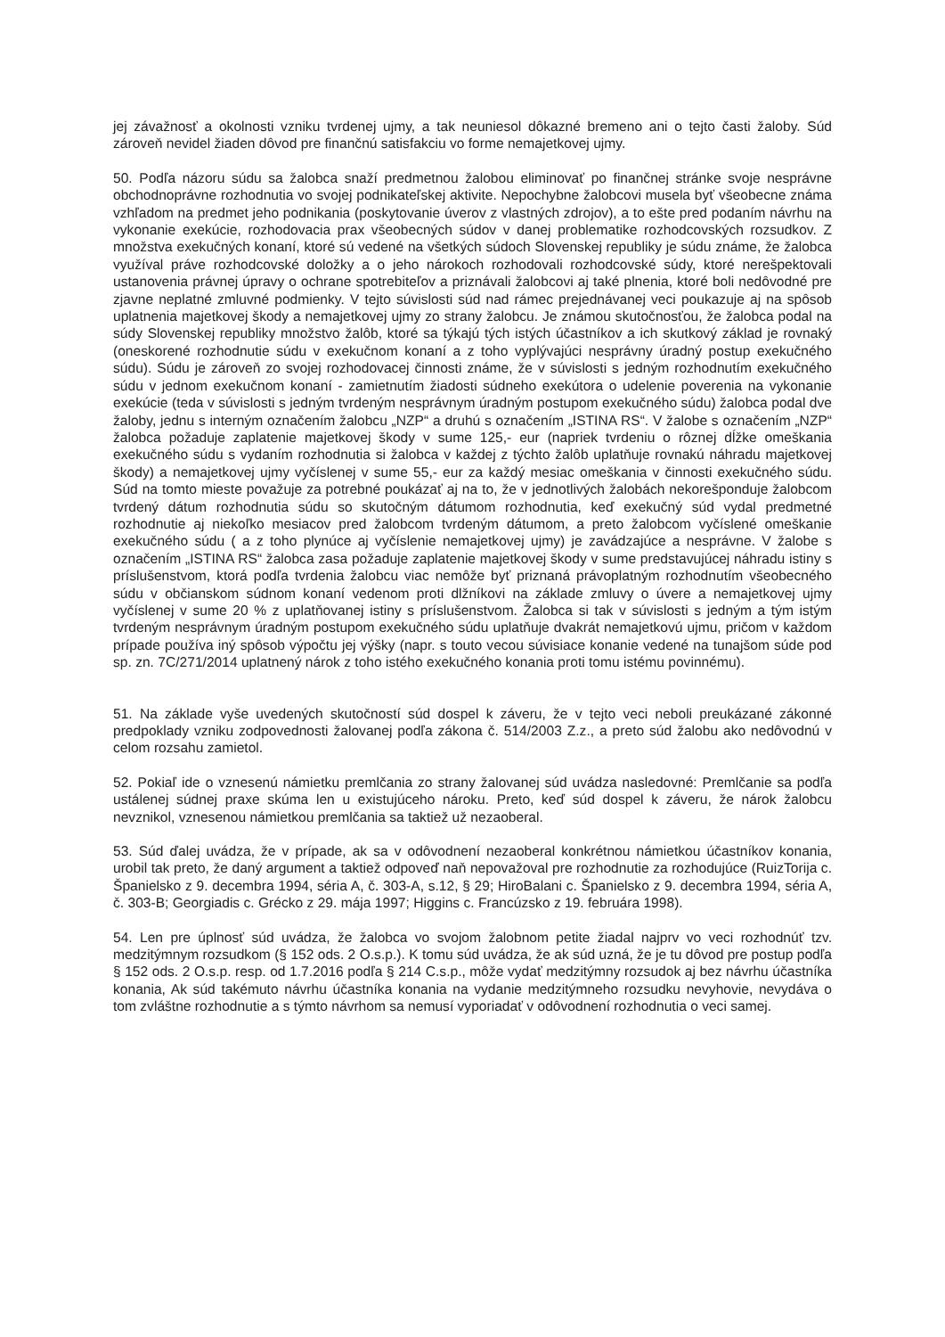jej závažnosť a okolnosti vzniku tvrdenej ujmy, a tak neuniesol dôkazné bremeno ani o tejto časti žaloby. Súd zároveň nevidel žiaden dôvod pre finančnú satisfakciu vo forme nemajetkovej ujmy.
50. Podľa názoru súdu sa žalobca snaží predmetnou žalobou eliminovať po finančnej stránke svoje nesprávne obchodnoprávne rozhodnutia vo svojej podnikateľskej aktivite. Nepochybne žalobcovi musela byť všeobecne známa vzhľadom na predmet jeho podnikania (poskytovanie úverov z vlastných zdrojov), a to ešte pred podaním návrhu na vykonanie exekúcie, rozhodovacia prax všeobecných súdov v danej problematike rozhodcovských rozsudkov. Z množstva exekučných konaní, ktoré sú vedené na všetkých súdoch Slovenskej republiky je súdu známe, že žalobca využíval práve rozhodcovské doložky a o jeho nárokoch rozhodovali rozhodcovské súdy, ktoré nerešpektovali ustanovenia právnej úpravy o ochrane spotrebiteľov a priznávali žalobcovi aj také plnenia, ktoré boli nedôvodné pre zjavne neplatné zmluvné podmienky. V tejto súvislosti súd nad rámec prejednávanej veci poukazuje aj na spôsob uplatnenia majetkovej škody a nemajetkovej ujmy zo strany žalobcu. Je známou skutočnosťou, že žalobca podal na súdy Slovenskej republiky množstvo žalôb, ktoré sa týkajú tých istých účastníkov a ich skutkový základ je rovnaký (oneskorené rozhodnutie súdu v exekučnom konaní a z toho vyplývajúci nesprávny úradný postup exekučného súdu). Súdu je zároveň zo svojej rozhodovacej činnosti známe, že v súvislosti s jedným rozhodnutím exekučného súdu v jednom exekučnom konaní - zamietnutím žiadosti súdneho exekútora o udelenie poverenia na vykonanie exekúcie (teda v súvislosti s jedným tvrdeným nesprávnym úradným postupom exekučného súdu) žalobca podal dve žaloby, jednu s interným označením žalobcu „NZP“ a druhú s označením „ISTINA RS“. V žalobe s označením „NZP“ žalobca požaduje zaplatenie majetkovej škody v sume 125,- eur (napriek tvrdeniu o rôznej dĺžke omeškania exekučného súdu s vydaním rozhodnutia si žalobca v každej z týchto žalôb uplatňuje rovnakú náhradu majetkovej škody) a nemajetkovej ujmy vyčíslenej v sume 55,- eur za každý mesiac omeškania v činnosti exekučného súdu. Súd na tomto mieste považuje za potrebné poukázať aj na to, že v jednotlivých žalobách nekorešponduje žalobcom tvrdený dátum rozhodnutia súdu so skutočným dátumom rozhodnutia, keď exekučný súd vydal predmetné rozhodnutie aj niekoľko mesiacov pred žalobcom tvrdeným dátumom, a preto žalobcom vyčíslené omeškanie exekučného súdu ( a z toho plynúce aj vyčíslenie nemajetkovej ujmy) je zavádzajúce a nesprávne. V žalobe s označením „ISTINA RS“ žalobca zasa požaduje zaplatenie majetkovej škody v sume predstavujúcej náhradu istiny s príslušenstvom, ktorá podľa tvrdenia žalobcu viac nemôže byť priznaná právoplatným rozhodnutím všeobecného súdu v občianskom súdnom konaní vedenom proti dlžníkovi na základe zmluvy o úvere a nemajetkovej ujmy vyčíslenej v sume 20 % z uplatňovanej istiny s príslušenstvom. Žalobca si tak v súvislosti s jedným a tým istým tvrdeným nesprávnym úradným postupom exekučného súdu uplatňuje dvakrát nemajetkovú ujmu, pričom v každom prípade používa iný spôsob výpočtu jej výšky (napr. s touto vecou súvisiace konanie vedené na tunajšom súde pod sp. zn. 7C/271/2014 uplatnený nárok z toho istého exekučného konania proti tomu istému povinnému).
51. Na základe vyše uvedených skutočností súd dospel k záveru, že v tejto veci neboli preukázané zákonné predpoklady vzniku zodpovednosti žalovanej podľa zákona č. 514/2003 Z.z., a preto súd žalobu ako nedôvodnú v celom rozsahu zamietol.
52. Pokiaľ ide o vznesenú námietku premlčania zo strany žalovanej súd uvádza nasledovné: Premlčanie sa podľa ustálenej súdnej praxe skúma len u existujúceho nároku. Preto, keď súd dospel k záveru, že nárok žalobcu nevznikol, vznesenou námietkou premlčania sa taktiež už nezaoberal.
53. Súd ďalej uvádza, že v prípade, ak sa v odôvodnení nezaoberal konkrétnou námietkou účastníkov konania, urobil tak preto, že daný argument a taktiež odpoveď naň nepovažoval pre rozhodnutie za rozhodujúce (RuizTorija c. Španielsko z 9. decembra 1994, séria A, č. 303-A, s.12, § 29; HiroBalani c. Španielsko z 9. decembra 1994, séria A, č. 303-B; Georgiadis c. Grécko z 29. mája 1997; Higgins c. Francúzsko z 19. februára 1998).
54. Len pre úplnosť súd uvádza, že žalobca vo svojom žalobnom petite žiadal najprv vo veci rozhodnúť tzv. medzitýmnym rozsudkom (§ 152 ods. 2 O.s.p.). K tomu súd uvádza, že ak súd uzná, že je tu dôvod pre postup podľa § 152 ods. 2 O.s.p. resp. od 1.7.2016 podľa § 214 C.s.p., môže vydať medzitýmny rozsudok aj bez návrhu účastníka konania, Ak súd takémuto návrhu účastníka konania na vydanie medzitýmneho rozsudku nevyhovie, nevydáva o tom zvláštne rozhodnutie a s týmto návrhom sa nemusí vyporiadať v odôvodnení rozhodnutia o veci samej.